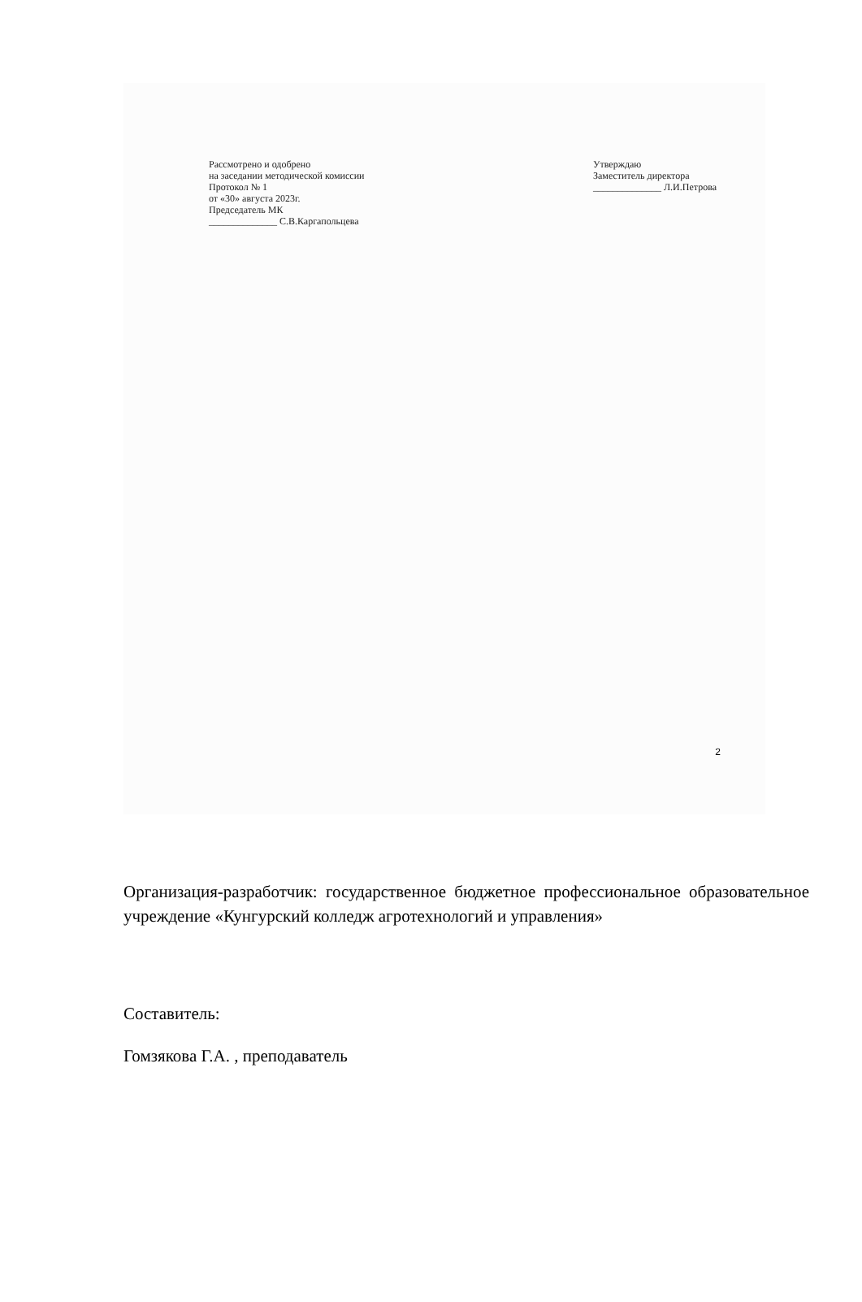Рассмотрено и одобрено
на заседании методической комиссии
Протокол № 1
от «30» августа 2023г.
Председатель МК
______________ С.В.Каргапольцева
Утверждаю
Заместитель директора
______________ Л.И.Петрова
2
Организация-разработчик: государственное бюджетное профессиональное образовательное учреждение «Кунгурский колледж агротехнологий и управления»
Составитель:
Гомзякова Г.А. , преподаватель